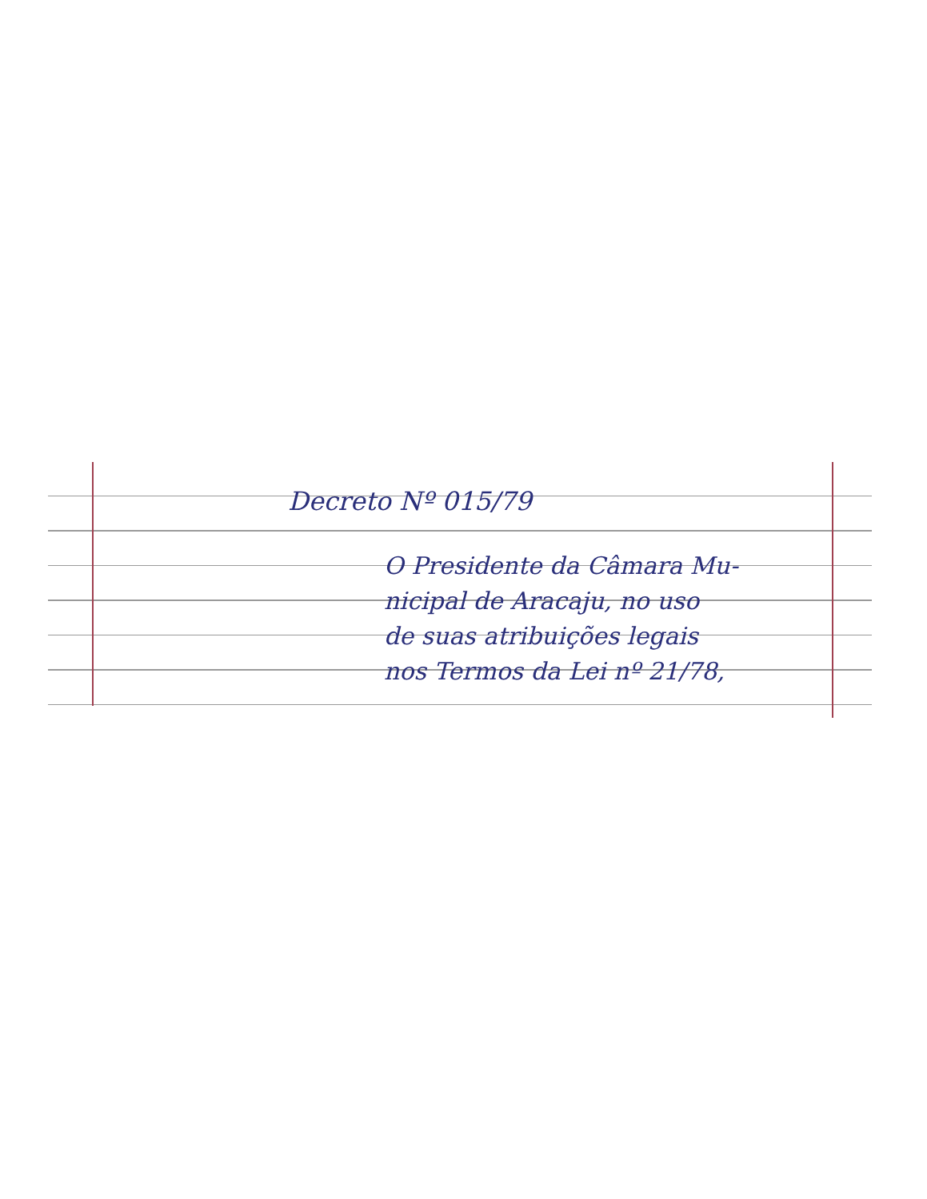Decreto Nº 015/79
O Presidente da Câmara Mu-
nicipal de Aracaju, no uso
de suas atribuições legais
nos Termos da Lei nº 21/78,